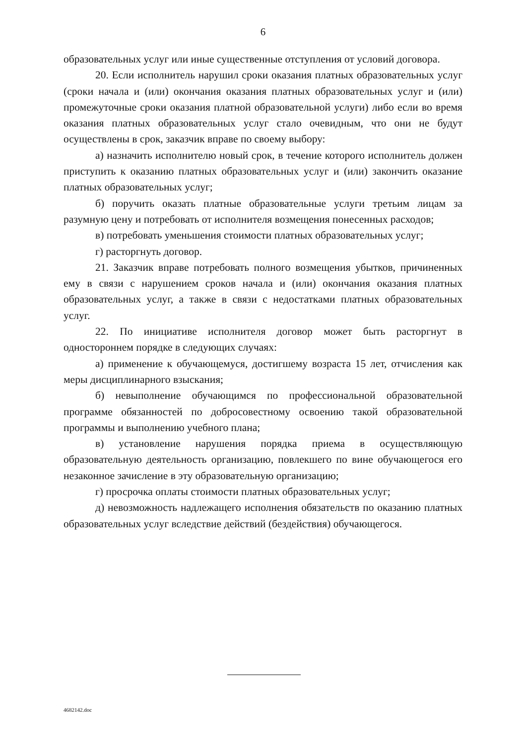6
образовательных услуг или иные существенные отступления от условий договора.
20. Если исполнитель нарушил сроки оказания платных образовательных услуг (сроки начала и (или) окончания оказания платных образовательных услуг и (или) промежуточные сроки оказания платной образовательной услуги) либо если во время оказания платных образовательных услуг стало очевидным, что они не будут осуществлены в срок, заказчик вправе по своему выбору:
а) назначить исполнителю новый срок, в течение которого исполнитель должен приступить к оказанию платных образовательных услуг и (или) закончить оказание платных образовательных услуг;
б) поручить оказать платные образовательные услуги третьим лицам за разумную цену и потребовать от исполнителя возмещения понесенных расходов;
в) потребовать уменьшения стоимости платных образовательных услуг;
г) расторгнуть договор.
21. Заказчик вправе потребовать полного возмещения убытков, причиненных ему в связи с нарушением сроков начала и (или) окончания оказания платных образовательных услуг, а также в связи с недостатками платных образовательных услуг.
22. По инициативе исполнителя договор может быть расторгнут в одностороннем порядке в следующих случаях:
а) применение к обучающемуся, достигшему возраста 15 лет, отчисления как меры дисциплинарного взыскания;
б) невыполнение обучающимся по профессиональной образовательной программе обязанностей по добросовестному освоению такой образовательной программы и выполнению учебного плана;
в) установление нарушения порядка приема в осуществляющую образовательную деятельность организацию, повлекшего по вине обучающегося его незаконное зачисление в эту образовательную организацию;
г) просрочка оплаты стоимости платных образовательных услуг;
д) невозможность надлежащего исполнения обязательств по оказанию платных образовательных услуг вследствие действий (бездействия) обучающегося.
4682142.doc